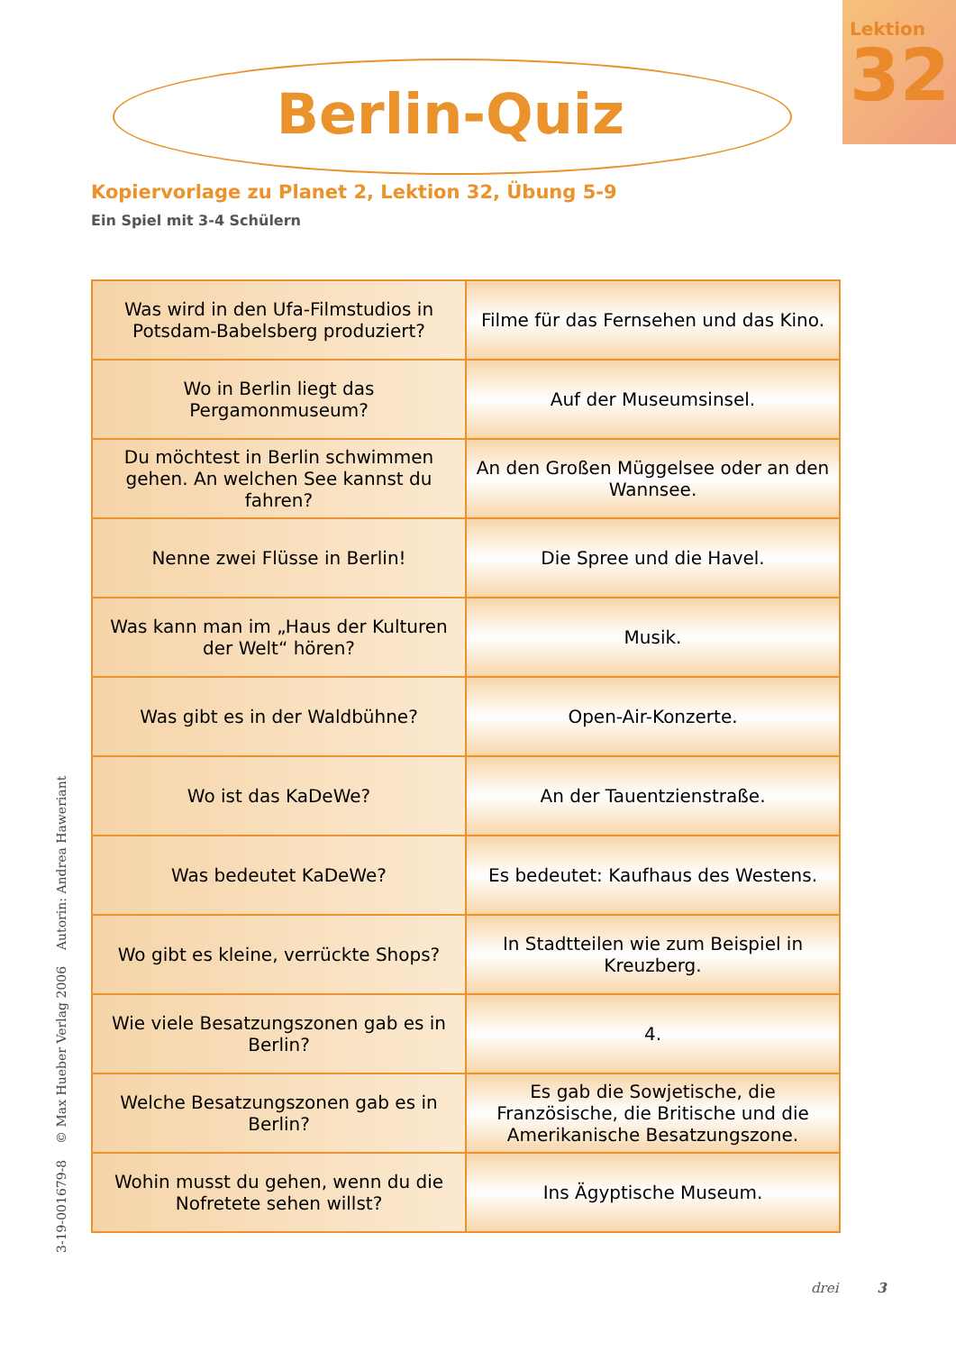Lektion
32
Berlin-Quiz
Kopiervorlage zu Planet 2, Lektion 32, Übung 5-9
Ein Spiel mit 3-4 Schülern
| Was wird in den Ufa-Filmstudios in Potsdam-Babelsberg produziert? | Filme für das Fernsehen und das Kino. |
| Wo in Berlin liegt das Pergamonmuseum? | Auf der Museumsinsel. |
| Du möchtest in Berlin schwimmen gehen. An welchen See kannst du fahren? | An den Großen Müggelsee oder an den Wannsee. |
| Nenne zwei Flüsse in Berlin! | Die Spree und die Havel. |
| Was kann man im „Haus der Kulturen der Welt“ hören? | Musik. |
| Was gibt es in der Waldbühne? | Open-Air-Konzerte. |
| Wo ist das KaDeWe? | An der Tauentzienstraße. |
| Was bedeutet KaDeWe? | Es bedeutet: Kaufhaus des Westens. |
| Wo gibt es kleine, verrückte Shops? | In Stadtteilen wie zum Beispiel in Kreuzberg. |
| Wie viele Besatzungszonen gab es in Berlin? | 4. |
| Welche Besatzungszonen gab es in Berlin? | Es gab die Sowjetische, die Französische, die Britische und die Amerikanische Besatzungszone. |
| Wohin musst du gehen, wenn du die Nofretete sehen willst? | Ins Ägyptische Museum. |
3-19-001679-8 © Max Hueber Verlag 2006 Autorin: Andrea Haweriant
drei 3